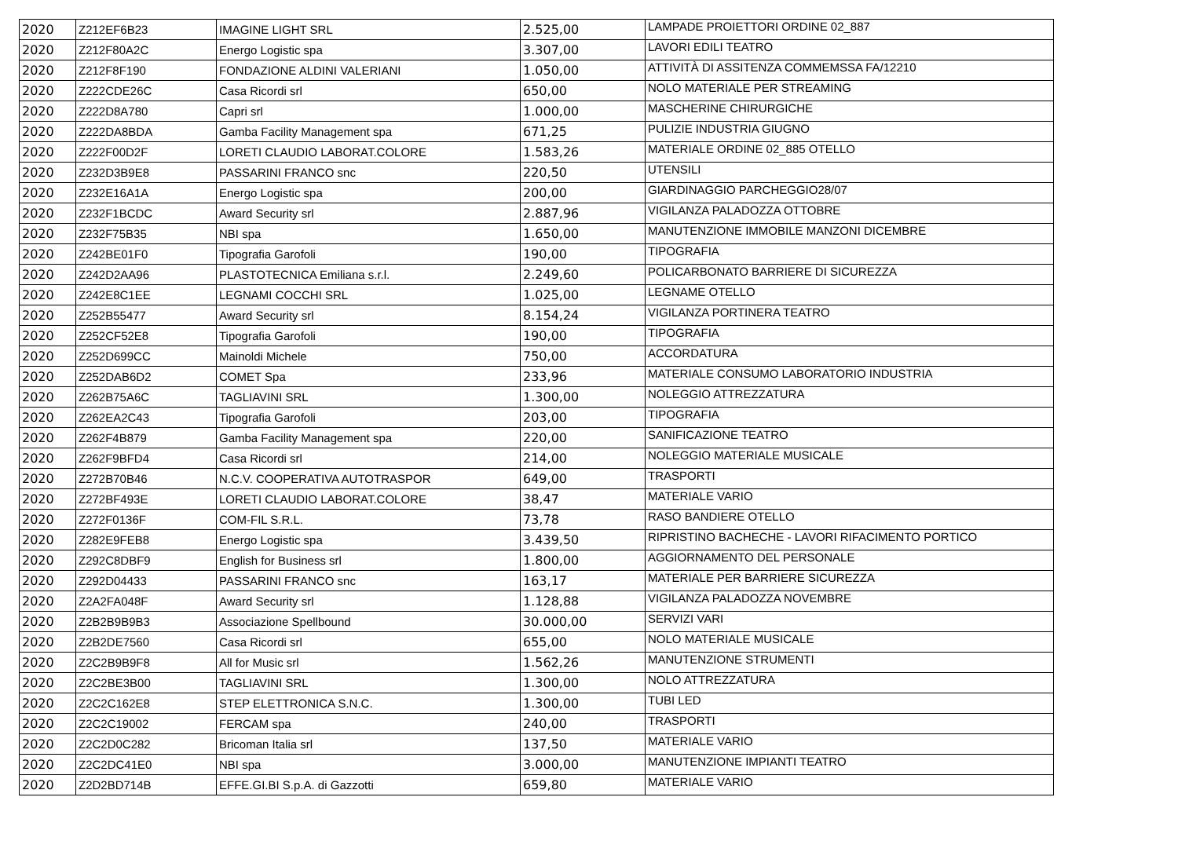| 2020 | Z212EF6B23 | IMAGINE LIGHT SRL | 2.525,00 | LAMPADE PROIETTORI ORDINE 02_887 |
| 2020 | Z212F80A2C | Energo Logistic spa | 3.307,00 | LAVORI EDILI TEATRO |
| 2020 | Z212F8F190 | FONDAZIONE ALDINI VALERIANI | 1.050,00 | ATTIVITÀ DI ASSITENZA COMMEMSSA FA/12210 |
| 2020 | Z222CDE26C | Casa Ricordi srl | 650,00 | NOLO MATERIALE PER STREAMING |
| 2020 | Z222D8A780 | Capri srl | 1.000,00 | MASCHERINE CHIRURGICHE |
| 2020 | Z222DA8BDA | Gamba Facility Management spa | 671,25 | PULIZIE INDUSTRIA GIUGNO |
| 2020 | Z222F00D2F | LORETI CLAUDIO LABORAT.COLORE | 1.583,26 | MATERIALE ORDINE 02_885 OTELLO |
| 2020 | Z232D3B9E8 | PASSARINI FRANCO snc | 220,50 | UTENSILI |
| 2020 | Z232E16A1A | Energo Logistic spa | 200,00 | GIARDINAGGIO PARCHEGGIO28/07 |
| 2020 | Z232F1BCDC | Award Security srl | 2.887,96 | VIGILANZA PALADOZZA OTTOBRE |
| 2020 | Z232F75B35 | NBI spa | 1.650,00 | MANUTENZIONE IMMOBILE MANZONI DICEMBRE |
| 2020 | Z242BE01F0 | Tipografia Garofoli | 190,00 | TIPOGRAFIA |
| 2020 | Z242D2AA96 | PLASTOTECNICA Emiliana s.r.l. | 2.249,60 | POLICARBONATO BARRIERE DI SICUREZZA |
| 2020 | Z242E8C1EE | LEGNAMI COCCHI SRL | 1.025,00 | LEGNAME OTELLO |
| 2020 | Z252B55477 | Award Security srl | 8.154,24 | VIGILANZA PORTINERA TEATRO |
| 2020 | Z252CF52E8 | Tipografia Garofoli | 190,00 | TIPOGRAFIA |
| 2020 | Z252D699CC | Mainoldi Michele | 750,00 | ACCORDATURA |
| 2020 | Z252DAB6D2 | COMET Spa | 233,96 | MATERIALE CONSUMO LABORATORIO INDUSTRIA |
| 2020 | Z262B75A6C | TAGLIAVINI SRL | 1.300,00 | NOLEGGIO ATTREZZATURA |
| 2020 | Z262EA2C43 | Tipografia Garofoli | 203,00 | TIPOGRAFIA |
| 2020 | Z262F4B879 | Gamba Facility Management spa | 220,00 | SANIFICAZIONE TEATRO |
| 2020 | Z262F9BFD4 | Casa Ricordi srl | 214,00 | NOLEGGIO MATERIALE MUSICALE |
| 2020 | Z272B70B46 | N.C.V. COOPERATIVA AUTOTRASPOR | 649,00 | TRASPORTI |
| 2020 | Z272BF493E | LORETI CLAUDIO LABORAT.COLORE | 38,47 | MATERIALE VARIO |
| 2020 | Z272F0136F | COM-FIL S.R.L. | 73,78 | RASO BANDIERE OTELLO |
| 2020 | Z282E9FEB8 | Energo Logistic spa | 3.439,50 | RIPRISTINO BACHECHE - LAVORI RIFACIMENTO PORTICO |
| 2020 | Z292C8DBF9 | English for Business srl | 1.800,00 | AGGIORNAMENTO DEL PERSONALE |
| 2020 | Z292D04433 | PASSARINI FRANCO snc | 163,17 | MATERIALE PER BARRIERE SICUREZZA |
| 2020 | Z2A2FA048F | Award Security srl | 1.128,88 | VIGILANZA PALADOZZA NOVEMBRE |
| 2020 | Z2B2B9B9B3 | Associazione Spellbound | 30.000,00 | SERVIZI VARI |
| 2020 | Z2B2DE7560 | Casa Ricordi srl | 655,00 | NOLO MATERIALE MUSICALE |
| 2020 | Z2C2B9B9F8 | All for Music srl | 1.562,26 | MANUTENZIONE STRUMENTI |
| 2020 | Z2C2BE3B00 | TAGLIAVINI SRL | 1.300,00 | NOLO ATTREZZATURA |
| 2020 | Z2C2C162E8 | STEP ELETTRONICA S.N.C. | 1.300,00 | TUBI LED |
| 2020 | Z2C2C19002 | FERCAM spa | 240,00 | TRASPORTI |
| 2020 | Z2C2D0C282 | Bricoman Italia srl | 137,50 | MATERIALE VARIO |
| 2020 | Z2C2DC41E0 | NBI spa | 3.000,00 | MANUTENZIONE IMPIANTI TEATRO |
| 2020 | Z2D2BD714B | EFFE.GI.BI S.p.A. di Gazzotti | 659,80 | MATERIALE VARIO |